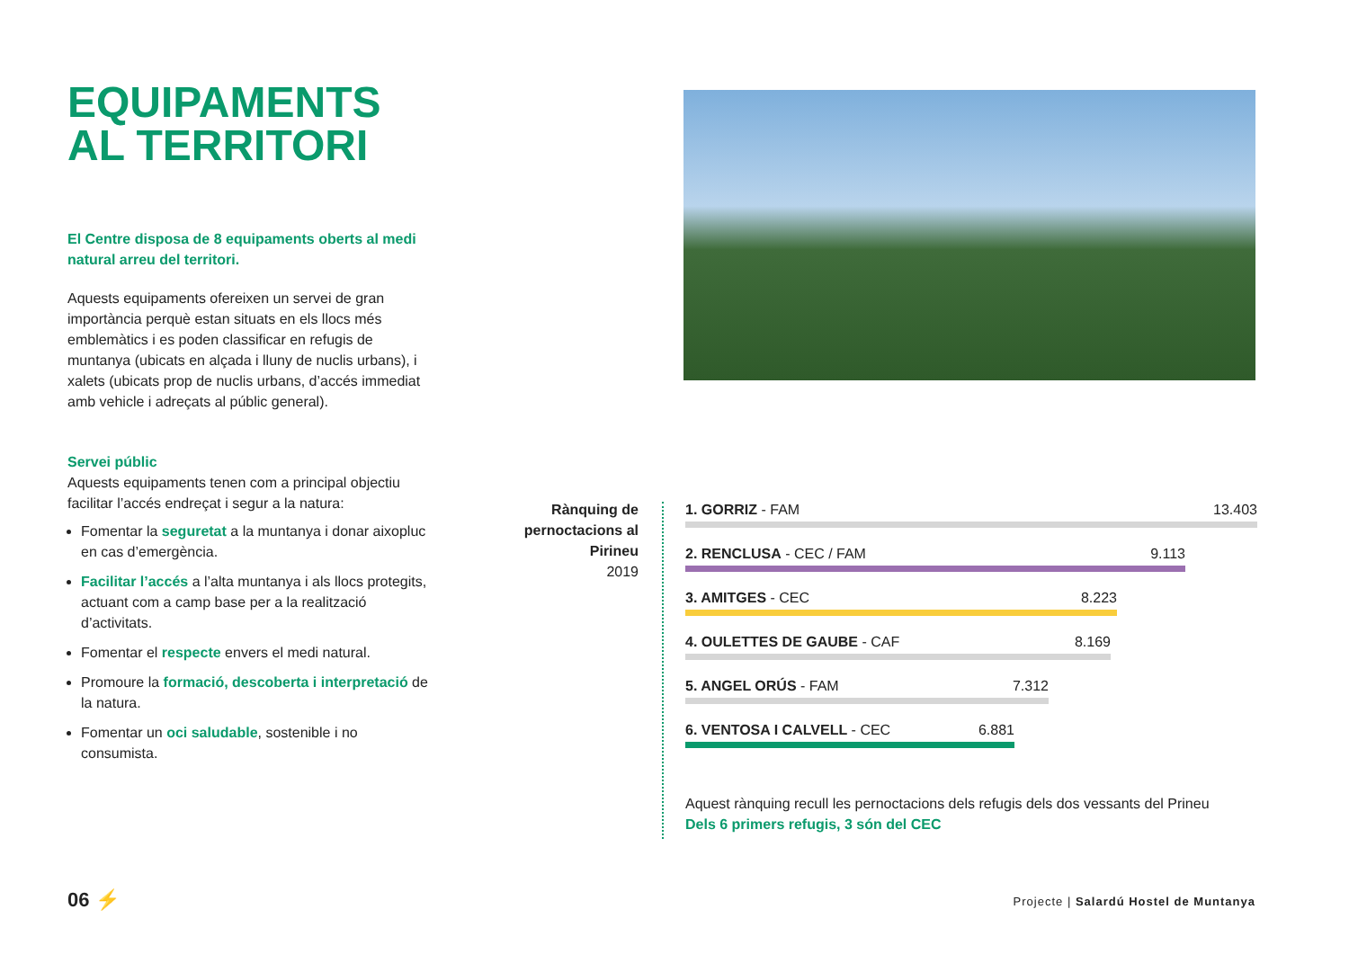EQUIPAMENTS
AL TERRITORI
El Centre disposa de 8 equipaments oberts al medi natural arreu del territori.
Aquests equipaments ofereixen un servei de gran importància perquè estan situats en els llocs més emblemàtics i es poden classificar en refugis de muntanya (ubicats en alçada i lluny de nuclis urbans), i xalets (ubicats prop de nuclis urbans, d’accés immediat amb vehicle i adreçats al públic general).
Servei públic
Aquests equipaments tenen com a principal objectiu facilitar l’accés endreçat i segur a la natura:
Fomentar la seguretat a la muntanya i donar aixopluc en cas d’emergència.
Facilitar l’accés a l’alta muntanya i als llocs protegits, actuant com a camp base per a la realització d’activitats.
Fomentar el respecte envers el medi natural.
Promoure la formació, descoberta i interpretació de la natura.
Fomentar un oci saludable, sostenible i no consumista.
Rànquing de pernoctacions al Pirineu
2019
1. GORRIZ - FAM 13.403
2. RENCLUSA - CEC / FAM 9.113
3. AMITGES - CEC 8.223
4. OULETTES DE GAUBE - CAF 8.169
5. ANGEL ORÚS - FAM 7.312
6. VENTOSA I CALVELL - CEC 6.881
Aquest rànquing recull les pernoctacions dels refugis dels dos vessants del Prineu
Dels 6 primers refugis, 3 són del CEC
06 ⚡
Projecte | Salardú Hostel de Muntanya